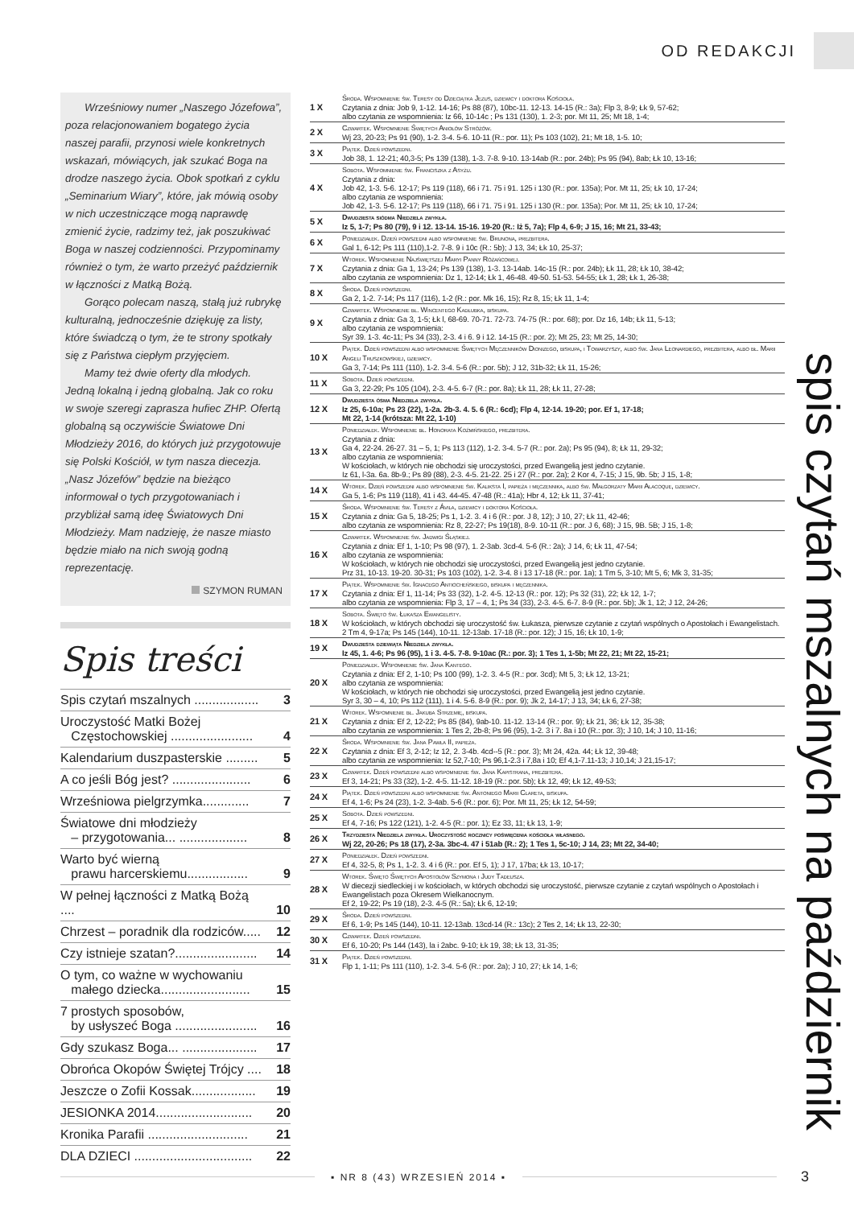OD REDAKCJI
Wrześniowy numer „Naszego Józefowa”, poza relacjonowaniem bogatego życia naszej parafii, przynosi wiele konkretnych wskazań, mówiących, jak szukać Boga na drodze naszego życia. Obok spotkań z cyklu „Seminarium Wiary”, które, jak mówią osoby w nich uczestniczące mogą naprawdę zmienić życie, radzimy też, jak poszukiwać Boga w naszej codzienności. Przypominamy również o tym, że warto przeżyć październik w łączności z Matką Bożą.
Gorąco polecam naszą, stałą już rubrykę kulturalną, jednocześnie dziękuję za listy, które świadczą o tym, że te strony spotkały się z Państwa ciepłym przyjęciem.
Mamy też dwie oferty dla młodych. Jedną lokalną i jedną globalną. Jak co roku w swoje szeregi zaprasza hufiec ZHP. Ofertą globalną są oczywiście Światowe Dni Młodzieży 2016, do których już przygotowuje się Polski Kościół, w tym nasza diecezja. „Nasz Józefów” będzie na bieżąco informował o tych przygotowaniach i przybliżał samą ideę Światowych Dni Młodzieży. Mam nadzieję, że nasze miasto będzie miało na nich swoją godną reprezentację.
SZYMON RUMAN
Spis treści
| Spis czytań mszalnych .................. | 3 |
| Uroczystość Matki Bożej Częstochowskiej ....................... | 4 |
| Kalendarium duszpasterskie ......... | 5 |
| A co jeśli Bóg jest? ...................... | 6 |
| Wrześniowa pielgrzymka............. | 7 |
| Światowe dni młodzieży – przygotowania... ................... | 8 |
| Warto być wierną prawu harcerskiemu................. | 9 |
| W pełnej łączności z Matką Bożą .... | 10 |
| Chrzest – poradnik dla rodziców..... | 12 |
| Czy istnieje szatan?....................... | 14 |
| O tym, co ważne w wychowaniu małego dziecka......................... | 15 |
| 7 prostych sposobów, by usłyszeć Boga ....................... | 16 |
| Gdy szukasz Boga... ..................... | 17 |
| Obrońca Okopów Świętej Trójcy .... | 18 |
| Jeszcze o Zofii Kossak.................. | 19 |
| JESIONKA 2014........................... | 20 |
| Kronika Parafii ............................ | 21 |
| DLA DZIECI ................................. | 22 |
| 1 X | Środa. Wspomnienie św. Teresy od Dzieciątka Jezus, dziewicy i doktora Kościoła. Czytania z dnia: Job 9, 1-12. 14-16; Ps 88 (87), 10bc-11. 12-13. 14-15 (R.: 3a); Flp 3, 8-9; Łk 9, 57-62; albo czytania ze wspomnienia: Iz 66, 10-14c ; Ps 131 (130), 1. 2-3; por. Mt 11, 25; Mt 18, 1-4; |
| 2 X | Czwartek. Wspomnienie Świętych Aniołów Stróżów. Wj 23, 20-23; Ps 91 (90), 1-2. 3-4. 5-6. 10-11 (R.: por. 11); Ps 103 (102), 21; Mt 18, 1-5. 10; |
| 3 X | Piątek. Dzień powszedni. Job 38, 1. 12-21; 40,3-5; Ps 139 (138), 1-3. 7-8. 9-10. 13-14ab (R.: por. 24b); Ps 95 (94), 8ab; Łk 10, 13-16; |
| 4 X | Sobota. Wspomnienie św. Franciszka z Asyżu. Czytania z dnia: Job 42, 1-3. 5-6. 12-17; Ps 119 (118), 66 i 71. 75 i 91. 125 i 130 (R.: por. 135a); Por. Mt 11, 25; Łk 10, 17-24; albo czytania ze wspomnienia: Job 42, 1-3. 5-6. 12-17; Ps 119 (118), 66 i 71. 75 i 91. 125 i 130 (R.: por. 135a); Por. Mt 11, 25; Łk 10, 17-24; |
| 5 X | Dwudziesta siódma Niedziela zwykła. Iz 5, 1-7; Ps 80 (79), 9 i 12. 13-14. 15-16. 19-20 (R.: Iż 5, 7a); Flp 4, 6-9; J 15, 16; Mt 21, 33-43; |
| 6 X | Poniedziałek. Dzień powszedni albo wspomnienie św. Brunona, prezbitera. Gal 1, 6-12; Ps 111 (110),1-2. 7-8. 9 i 10c (R.: 5b); J 13, 34; Łk 10, 25-37; |
| 7 X | Wtorek. Wspomnienie Najświętszej Maryi Panny Różańcowej. Czytania z dnia: Ga 1, 13-24; Ps 139 (138), 1-3. 13-14ab. 14c-15 (R.: por. 24b); Łk 11, 28; Łk 10, 38-42; albo czytania ze wspomnienia: Dz 1, 12-14; Łk 1, 46-48. 49-50. 51-53. 54-55; Łk 1, 28; Łk 1, 26-38; |
| 8 X | Środa. Dzień powszedni. Ga 2, 1-2. 7-14; Ps 117 (116), 1-2 (R.: por. Mk 16, 15); Rz 8, 15; Łk 11, 1-4; |
| 9 X | Czwartek. Wspomnienie bł. Wincentego Kadłubka, biskupa. Czytania z dnia: Ga 3, 1-5; Łk l, 68-69. 70-71. 72-73. 74-75 (R.: por. 68); por. Dz 16, 14b; Łk 11, 5-13; albo czytania ze wspomnienia: Syr 39. 1-3. 4c-11; Ps 34 (33), 2-3. 4 i 6. 9 i 12. 14-15 (R.: por. 2); Mt 25, 23; Mt 25, 14-30; |
| 10 X | Piątek. Dzień powszedni albo wspomnienie Świętych Męczenników Dionizego, biskupa, i Towarzyszy, albo św. Jana Leonardiego, prezbitera, albo bł. Marii Angeli Truszkowskiej, dziewicy. Ga 3, 7-14; Ps 111 (110), 1-2. 3-4. 5-6 (R.: por. 5b); J 12, 31b-32; Łk 11, 15-26; |
| 11 X | Sobota. Dzień powszedni. Ga 3, 22-29; Ps 105 (104), 2-3. 4-5. 6-7 (R.: por. 8a); Łk 11, 28; Łk 11, 27-28; |
| 12 X | Dwudziesta ósma Niedziela zwykła. Iz 25, 6-10a; Ps 23 (22), 1-2a. 2b-3. 4. 5. 6 (R.: 6cd); Flp 4, 12-14. 19-20; por. Ef 1, 17-18; Mt 22, 1-14 (krótsza: Mt 22, 1-10) |
| 13 X | Poniedziałek. Wspomnienie bł. Honorata Koźmińskiego, prezbitera. Czytania z dnia: Ga 4, 22-24. 26-27. 31 – 5, 1; Ps 113 (112), 1-2. 3-4. 5-7 (R.: por. 2a); Ps 95 (94), 8; Łk 11, 29-32; albo czytania ze wspomnienia: W kościołach, w których nie obchodzi się uroczystości, przed Ewangelią jest jedno czytanie. Iz 61, l-3a. 6a. 8b-9.; Ps 89 (88), 2-3. 4-5. 21-22. 25 i 27 (R.: por. 2a); 2 Kor 4, 7-15; J 15, 9b. 5b; J 15, 1-8; |
| 14 X | Wtorek. Dzień powszedni albo wspomnienie św. Kaliksta I, papieża i męczennika, albo św. Małgorzaty Marii Alacoque, dziewicy. Ga 5, 1-6; Ps 119 (118), 41 i 43. 44-45. 47-48 (R.: 41a); Hbr 4, 12; Łk 11, 37-41; |
| 15 X | Środa. Wspomnienie św. Teresy z Ávila, dziewicy i doktora Kościoła. Czytania z dnia: Ga 5, 18-25; Ps 1, 1-2. 3. 4 i 6 (R.: por. J 8, 12); J 10, 27; Łk 11, 42-46; albo czytania ze wspomnienia: Rz 8, 22-27; Ps 19(18), 8-9. 10-11 (R.: por. J 6, 68); J 15, 9B. 5B; J 15, 1-8; |
| 16 X | Czwartek. Wspomnienie św. Jadwigi Śląskiej. Czytania z dnia: Ef 1, 1-10; Ps 98 (97), 1. 2-3ab. 3cd-4. 5-6 (R.: 2a); J 14, 6; Łk 11, 47-54; albo czytania ze wspomnienia: W kościołach, w których nie obchodzi się uroczystości, przed Ewangelią jest jedno czytanie. Prz 31, 10-13. 19-20. 30-31; Ps 103 (102), 1-2. 3-4. 8 i 13 17-18 (R.: por. 1a); 1 Tm 5, 3-10; Mt 5, 6; Mk 3, 31-35; |
| 17 X | Piątek. Wspomnienie św. Ignacego Antiocheńskiego, biskupa i męczennika. Czytania z dnia: Ef 1, 11-14; Ps 33 (32), 1-2. 4-5. 12-13 (R.: por. 12); Ps 32 (31), 22; Łk 12, 1-7; albo czytania ze wspomnienia: Flp 3, 17 – 4, 1; Ps 34 (33), 2-3. 4-5. 6-7. 8-9 (R.: por. 5b); Jk 1, 12; J 12, 24-26; |
| 18 X | Sobota. Święto św. Łukasza Ewangelisty. W kościołach, w których obchodzi się uroczystość św. Łukasza, pierwsze czytanie z czytań wspólnych o Apostołach i Ewangelistach. 2 Tm 4, 9-17a; Ps 145 (144), 10-11. 12-13ab. 17-18 (R.: por. 12); J 15, 16; Łk 10, 1-9; |
| 19 X | Dwudziesta dziewiąta Niedziela zwykła. Iz 45, 1. 4-6; Ps 96 (95), 1 i 3. 4-5. 7-8. 9-10ac (R.: por. 3); 1 Tes 1, 1-5b; Mt 22, 21; Mt 22, 15-21; |
| 20 X | Poniedziałek. Wspomnienie św. Jana Kantego. Czytania z dnia: Ef 2, 1-10; Ps 100 (99), 1-2. 3. 4-5 (R.: por. 3cd); Mt 5, 3; Łk 12, 13-21; albo czytania ze wspomnienia: W kościołach, w których nie obchodzi się uroczystości, przed Ewangelią jest jedno czytanie. Syr 3, 30 – 4, 10; Ps 112 (111), 1 i 4. 5-6. 8-9 (R.: por. 9); Jk 2, 14-17; J 13, 34; Łk 6, 27-38; |
| 21 X | Wtorek. Wspomnienie bł. Jakuba Strzemię, biskupa. Czytania z dnia: Ef 2, 12-22; Ps 85 (84), 9ab-10. 11-12. 13-14 (R.: por. 9); Łk 21, 36; Łk 12, 35-38; albo czytania ze wspomnienia: 1 Tes 2, 2b-8; Ps 96 (95), 1-2. 3 i 7. 8a i 10 (R.: por. 3); J 10, 14; J 10, 11-16; |
| 22 X | Środa. Wspomnienie św. Jana Pawła II, papieża. Czytania z dnia: Ef 3, 2-12; Iz 12, 2. 3-4b. 4cd--5 (R.: por. 3); Mt 24, 42a. 44; Łk 12, 39-48; albo czytania ze wspomnienia: Iz 52,7-10; Ps 96,1-2.3 i 7,8a i 10; Ef 4,1-7.11-13; J 10,14; J 21,15-17; |
| 23 X | Czwartek. Dzień powszedni albo wspomnienie św. Jana Kapistrana, prezbitera. Ef 3, 14-21; Ps 33 (32), 1-2. 4-5. 11-12. 18-19 (R.: por. 5b); Łk 12, 49; Łk 12, 49-53; |
| 24 X | Piątek. Dzień powszedni albo wspomnienie św. Antoniego Marii Clareta, biskupa. Ef 4, 1-6; Ps 24 (23), 1-2. 3-4ab. 5-6 (R.: por. 6); Por. Mt 11, 25; Łk 12, 54-59; |
| 25 X | Sobota. Dzień powszedni. Ef 4, 7-16; Ps 122 (121), 1-2. 4-5 (R.: por. 1); Ez 33, 11; Łk 13, 1-9; |
| 26 X | Trzydziesta Niedziela zwykła. Uroczystość rocznicy poświęcenia kościoła własnego. Wj 22, 20-26; Ps 18 (17), 2-3a. 3bc-4. 47 i 51ab (R.: 2); 1 Tes 1, 5c-10; J 14, 23; Mt 22, 34-40; |
| 27 X | Poniedziałek. Dzień powszedni. Ef 4, 32-5, 8; Ps 1, 1-2. 3. 4 i 6 (R.: por. Ef 5, 1); J 17, 17ba; Łk 13, 10-17; |
| 28 X | Wtorek. Święto Świętych Apostołów Szymona i Judy Tadeusza. W diecezji siedleckiej i w kościołach, w których obchodzi się uroczystość, pierwsze czytanie z czytań wspólnych o Apostołach i Ewangelistach poza Okresem Wielkanocnym. Ef 2, 19-22; Ps 19 (18), 2-3. 4-5 (R.: 5a); Łk 6, 12-19; |
| 29 X | Środa. Dzień powszedni. Ef 6, 1-9; Ps 145 (144), 10-11. 12-13ab. 13cd-14 (R.: 13c); 2 Tes 2, 14; Łk 13, 22-30; |
| 30 X | Czwartek. Dzień powszedni. Ef 6, 10-20; Ps 144 (143), la i 2abc. 9-10; Łk 19, 38; Łk 13, 31-35; |
| 31 X | Piątek. Dzień powszedni. Flp 1, 1-11; Ps 111 (110), 1-2. 3-4. 5-6 (R.: por. 2a); J 10, 27; Łk 14, 1-6; |
spis czytań mszalnych na październik
▪ NR 8 (43) WRZESIEŃ 2014 ▪
3